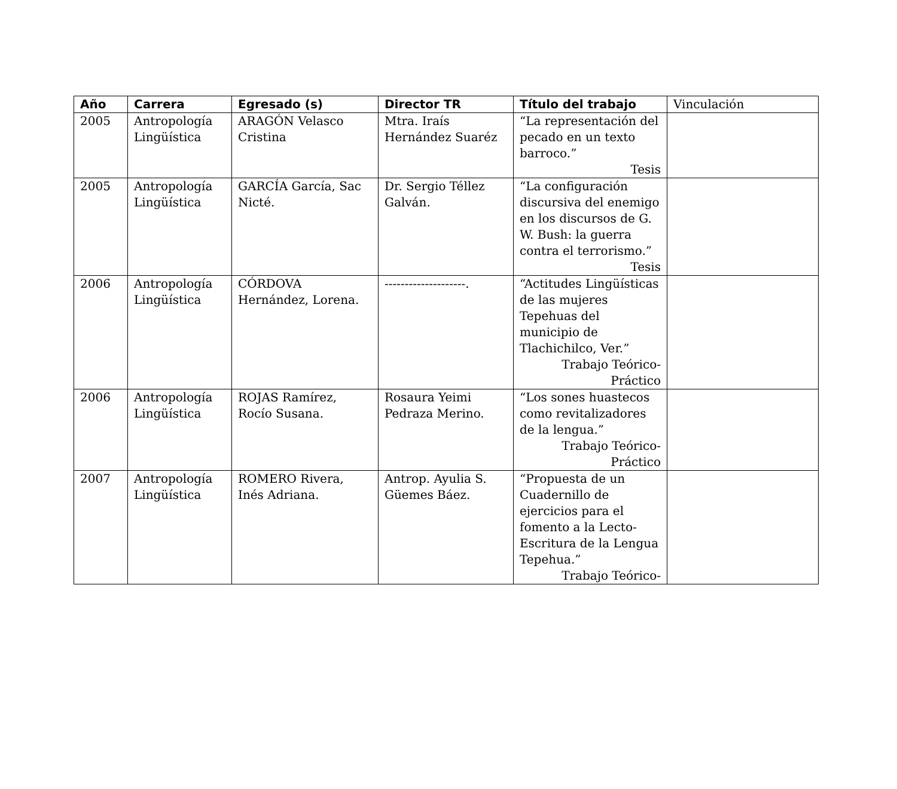| Año | Carrera | Egresado (s) | Director TR | Título del trabajo | Vinculación |
| --- | --- | --- | --- | --- | --- |
| 2005 | Antropología Lingüística | ARAGÓN Velasco Cristina | Mtra. Iraís Hernández Suaréz | “La representación del pecado en un texto barroco.” Tesis | |
| 2005 | Antropología Lingüística | GARCÍA García, Sac Nicté. | Dr. Sergio Téllez Galván. | “La configuración discursiva del enemigo en los discursos de G. W. Bush: la guerra contra el terrorismo.” Tesis | |
| 2006 | Antropología Lingüística | CÓRDOVA Hernández, Lorena. | --------------------. | “Actitudes Lingüísticas de las mujeres Tepehuas del municipio de Tlachichilco, Ver.” Trabajo Teórico-Práctico | |
| 2006 | Antropología Lingüística | ROJAS Ramírez, Rocío Susana. | Rosaura Yeimi Pedraza Merino. | “Los sones huastecos como revitalizadores de la lengua.” Trabajo Teórico-Práctico | |
| 2007 | Antropología Lingüística | ROMERO Rivera, Inés Adriana. | Antrop. Ayulia S. Güemes Báez. | “Propuesta de un Cuadernillo de ejercicios para el fomento a la Lecto-Escritura de la Lengua Tepehua.” Trabajo Teórico- | |